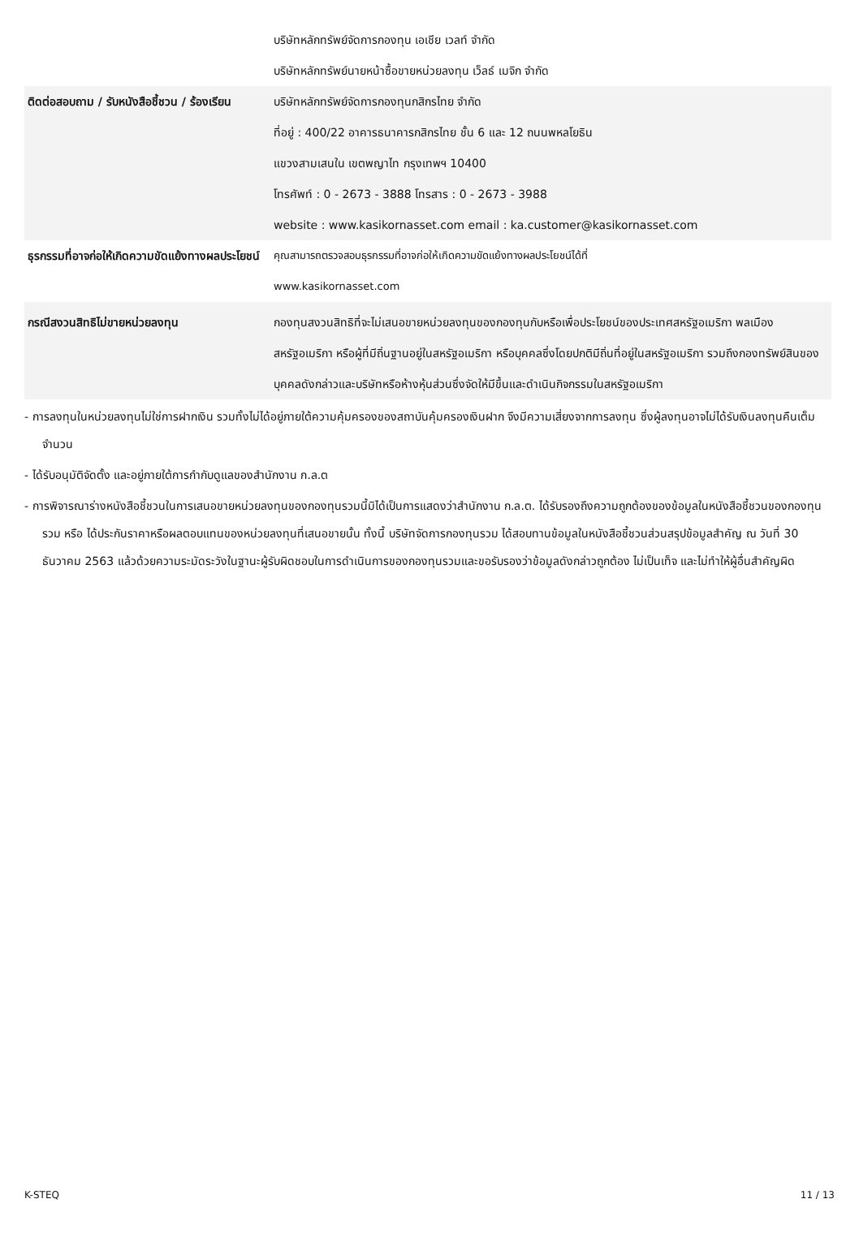| | บริษัทหลักทรัพย์จัดการกองทุน เอเชีย เวลท์ จำกัด บริษัทหลักทรัพย์นายหน้าซื้อขายหน่วยลงทุน เว็ลธ์ เมจิก จำกัด |
| ติดต่อสอบถาม / รับหนังสือชี้ชวน / ร้องเรียน | บริษัทหลักทรัพย์จัดการกองทุนกสิกรไทย จำกัด ที่อยู่ : 400/22 อาคารธนาคารกสิกรไทย ชั้น 6 และ 12 ถนนพหลโยธิน แขวงสามเสนใน เขตพญาไท กรุงเทพฯ 10400 โทรศัพท์ : 0 - 2673 - 3888 โทรสาร : 0 - 2673 - 3988 website : www.kasikornasset.com email : ka.customer@kasikornasset.com |
| ธุรกรรมที่อาจก่อให้เกิดความขัดแย้งทางผลประโยชน์ | คุณสามารถตรวจสอบธุรกรรมที่อาจก่อให้เกิดความขัดแย้งทางผลประโยชน์ได้ที่ www.kasikornasset.com |
| กรณีสงวนสิทธิไม่ขายหน่วยลงทุน | กองทุนสงวนสิทธิที่จะไม่เสนอขายหน่วยลงทุนของกองทุนกับหรือเพื่อประโยชน์ของประเทศสหรัฐอเมริกา พลเมืองสหรัฐอเมริกา หรือผู้ที่มีถิ่นฐานอยู่ในสหรัฐอเมริกา หรือบุคคลซึ่งโดยปกติมีถิ่นที่อยู่ในสหรัฐอเมริกา รวมถึงกองทรัพย์สินของบุคคลดังกล่าวและบริษัทหรือห้างหุ้นส่วนซึ่งจัดให้มีขึ้นและดำเนินกิจกรรมในสหรัฐอเมริกา |
- การลงทุนในหน่วยลงทุนไม่ใช่การฝากเงิน รวมทั้งไม่ได้อยู่ภายใต้ความคุ้มครองของสถาบันคุ้มครองเงินฝาก จึงมีความเสี่ยงจากการลงทุน ซึ่งผู้ลงทุนอาจไม่ได้รับเงินลงทุนคืนเต็มจำนวน
- ได้รับอนุมัติจัดตั้ง และอยู่ภายใต้การกำกับดูแลของสำนักงาน ก.ล.ต
- การพิจารณาร่างหนังสือชี้ชวนในการเสนอขายหน่วยลงทุนของกองทุนรวมนี้มิได้เป็นการแสดงว่าสำนักงาน ก.ล.ต. ได้รับรองถึงความถูกต้องของข้อมูลในหนังสือชี้ชวนของกองทุนรวม หรือ ได้ประกันราคาหรือผลตอบแทนของหน่วยลงทุนที่เสนอขายนั้น ทั้งนี้ บริษัทจัดการกองทุนรวม ได้สอบทานข้อมูลในหนังสือชี้ชวนส่วนสรุปข้อมูลสำคัญ ณ วันที่ 30 ธันวาคม 2563 แล้วด้วยความระมัดระวังในฐานะผู้รับผิดชอบในการดำเนินการของกองทุนรวมและขอรับรองว่าข้อมูลดังกล่าวถูกต้อง ไม่เป็นเท็จ และไม่ทำให้ผู้อื่นสำคัญผิด
K-STEQ 11 / 13